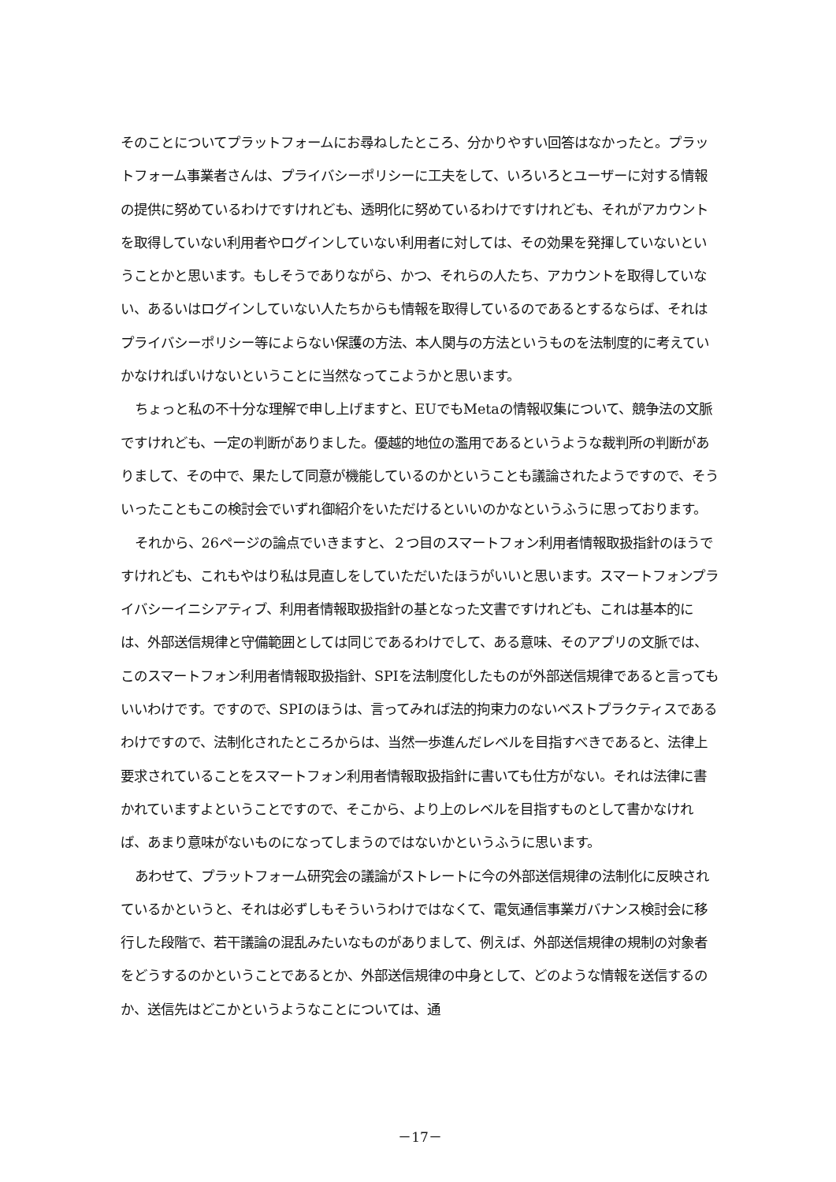そのことについてプラットフォームにお尋ねしたところ、分かりやすい回答はなかったと。プラットフォーム事業者さんは、プライバシーポリシーに工夫をして、いろいろとユーザーに対する情報の提供に努めているわけですけれども、透明化に努めているわけですけれども、それがアカウントを取得していない利用者やログインしていない利用者に対しては、その効果を発揮していないということかと思います。もしそうでありながら、かつ、それらの人たち、アカウントを取得していない、あるいはログインしていない人たちからも情報を取得しているのであるとするならば、それはプライバシーポリシー等によらない保護の方法、本人関与の方法というものを法制度的に考えていかなければいけないということに当然なってこようかと思います。
ちょっと私の不十分な理解で申し上げますと、EUでもMetaの情報収集について、競争法の文脈ですけれども、一定の判断がありました。優越的地位の濫用であるというような裁判所の判断がありまして、その中で、果たして同意が機能しているのかということも議論されたようですので、そういったこともこの検討会でいずれ御紹介をいただけるといいのかなというふうに思っております。
それから、26ページの論点でいきますと、２つ目のスマートフォン利用者情報取扱指針のほうですけれども、これもやはり私は見直しをしていただいたほうがいいと思います。スマートフォンプライバシーイニシアティブ、利用者情報取扱指針の基となった文書ですけれども、これは基本的には、外部送信規律と守備範囲としては同じであるわけでして、ある意味、そのアプリの文脈では、このスマートフォン利用者情報取扱指針、SPIを法制度化したものが外部送信規律であると言ってもいいわけです。ですので、SPIのほうは、言ってみれば法的拘束力のないベストプラクティスであるわけですので、法制化されたところからは、当然一歩進んだレベルを目指すべきであると、法律上要求されていることをスマートフォン利用者情報取扱指針に書いても仕方がない。それは法律に書かれていますよということですので、そこから、より上のレベルを目指すものとして書かなければ、あまり意味がないものになってしまうのではないかというふうに思います。
あわせて、プラットフォーム研究会の議論がストレートに今の外部送信規律の法制化に反映されているかというと、それは必ずしもそういうわけではなくて、電気通信事業ガバナンス検討会に移行した段階で、若干議論の混乱みたいなものがありまして、例えば、外部送信規律の規制の対象者をどうするのかということであるとか、外部送信規律の中身として、どのような情報を送信するのか、送信先はどこかというようなことについては、通
－17－